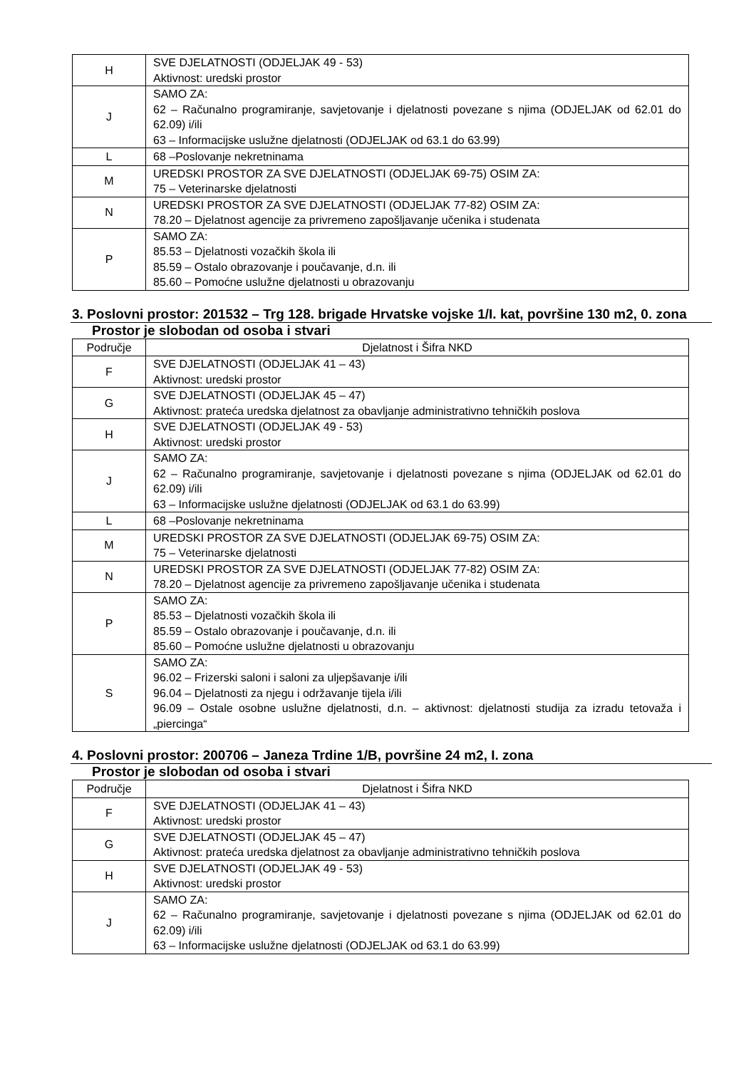| H | SVE DJELATNOSTI (ODJELJAK 49 - 53) Aktivnost: uredski prostor |
| J | SAMO ZA: 62 – Računalno programiranje, savjetovanje i djelatnosti povezane s njima (ODJELJAK od 62.01 do 62.09) i/ili 63 – Informacijske uslužne djelatnosti (ODJELJAK od 63.1 do 63.99) |
| L | 68 –Poslovanje nekretninama |
| M | UREDSKI PROSTOR ZA SVE DJELATNOSTI (ODJELJAK 69-75) OSIM ZA: 75 – Veterinarske djelatnosti |
| N | UREDSKI PROSTOR ZA SVE DJELATNOSTI (ODJELJAK 77-82) OSIM ZA: 78.20 – Djelatnost agencije za privremeno zapošljavanje učenika i studenata |
| P | SAMO ZA: 85.53 – Djelatnosti vozačkih škola ili 85.59 – Ostalo obrazovanje i poučavanje, d.n. ili 85.60 – Pomoćne uslužne djelatnosti u obrazovanju |
3. Poslovni prostor: 201532 – Trg 128. brigade Hrvatske vojske 1/I. kat, površine 130 m2, 0. zona
Prostor je slobodan od osoba i stvari
| Područje | Djelatnost i Šifra NKD |
| --- | --- |
| F | SVE DJELATNOSTI (ODJELJAK 41 – 43) Aktivnost: uredski prostor |
| G | SVE DJELATNOSTI (ODJELJAK 45 – 47) Aktivnost: prateća uredska djelatnost za obavljanje administrativno tehničkih poslova |
| H | SVE DJELATNOSTI (ODJELJAK 49 - 53) Aktivnost: uredski prostor |
| J | SAMO ZA: 62 – Računalno programiranje, savjetovanje i djelatnosti povezane s njima (ODJELJAK od 62.01 do 62.09) i/ili 63 – Informacijske uslužne djelatnosti (ODJELJAK od 63.1 do 63.99) |
| L | 68 –Poslovanje nekretninama |
| M | UREDSKI PROSTOR ZA SVE DJELATNOSTI (ODJELJAK 69-75) OSIM ZA: 75 – Veterinarske djelatnosti |
| N | UREDSKI PROSTOR ZA SVE DJELATNOSTI (ODJELJAK 77-82) OSIM ZA: 78.20 – Djelatnost agencije za privremeno zapošljavanje učenika i studenata |
| P | SAMO ZA: 85.53 – Djelatnosti vozačkih škola ili 85.59 – Ostalo obrazovanje i poučavanje, d.n. ili 85.60 – Pomoćne uslužne djelatnosti u obrazovanju |
| S | SAMO ZA: 96.02 – Frizerski saloni i saloni za uljepšavanje i/ili 96.04 – Djelatnosti za njegu i održavanje tijela i/ili 96.09 – Ostale osobne uslužne djelatnosti, d.n. – aktivnost: djelatnosti studija za izradu tetovaža i „piercinga“ |
4. Poslovni prostor: 200706 – Janeza Trdine 1/B, površine 24 m2, I. zona
Prostor je slobodan od osoba i stvari
| Područje | Djelatnost i Šifra NKD |
| --- | --- |
| F | SVE DJELATNOSTI (ODJELJAK 41 – 43) Aktivnost: uredski prostor |
| G | SVE DJELATNOSTI (ODJELJAK 45 – 47) Aktivnost: prateća uredska djelatnost za obavljanje administrativno tehničkih poslova |
| H | SVE DJELATNOSTI (ODJELJAK 49 - 53) Aktivnost: uredski prostor |
| J | SAMO ZA: 62 – Računalno programiranje, savjetovanje i djelatnosti povezane s njima (ODJELJAK od 62.01 do 62.09) i/ili 63 – Informacijske uslužne djelatnosti (ODJELJAK od 63.1 do 63.99) |